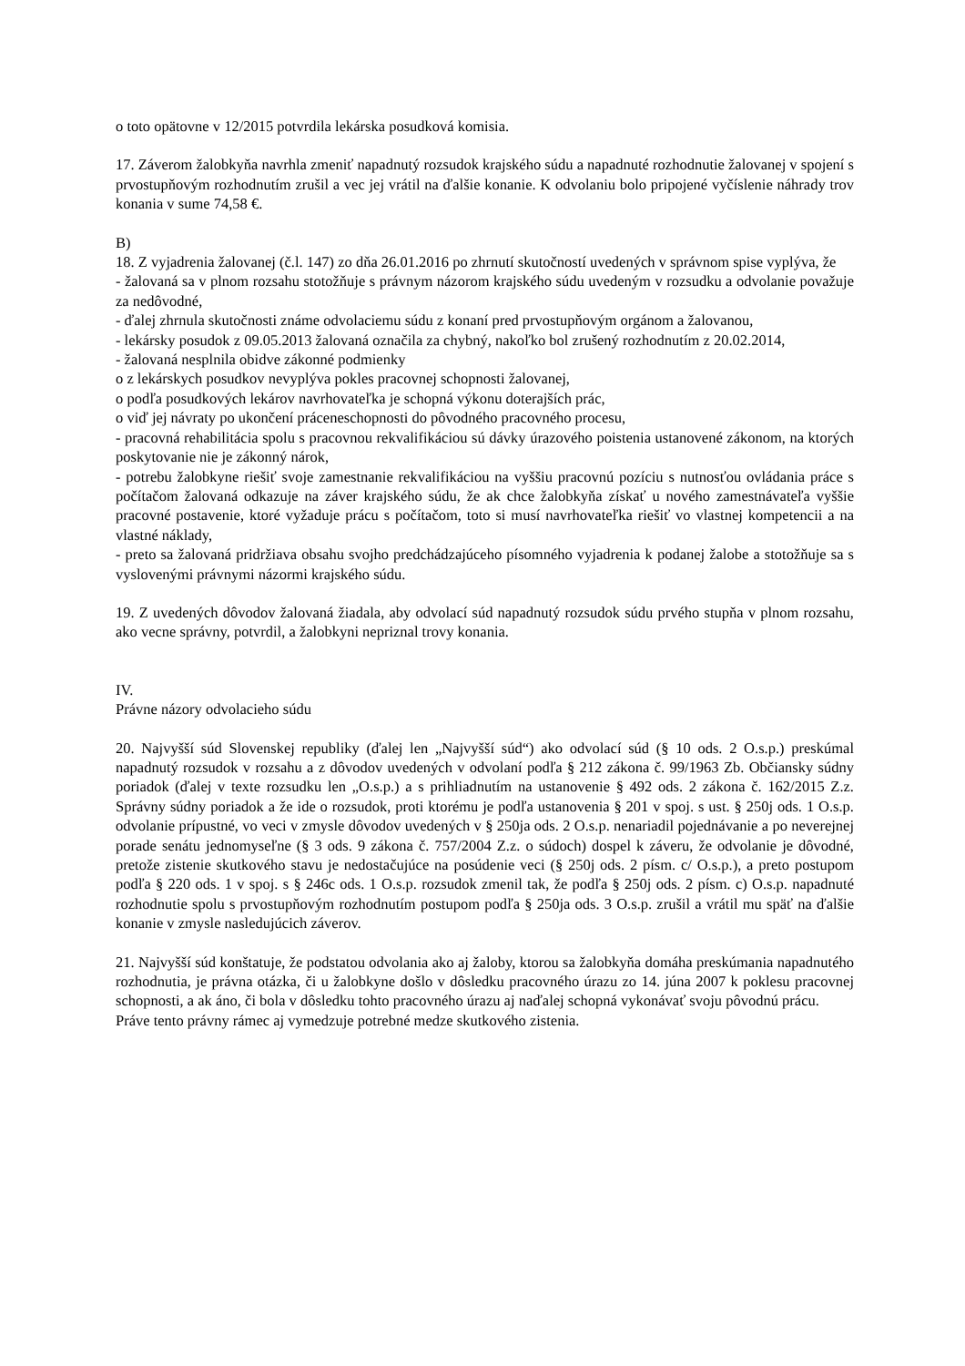o toto opätovne v 12/2015 potvrdila lekárska posudková komisia.
17. Záverom žalobkyňa navrhla zmeniť napadnutý rozsudok krajského súdu a napadnuté rozhodnutie žalovanej v spojení s prvostupňovým rozhodnutím zrušil a vec jej vrátil na ďalšie konanie. K odvolaniu bolo pripojené vyčíslenie náhrady trov konania v sume 74,58 €.
B)
18. Z vyjadrenia žalovanej (č.l. 147) zo dňa 26.01.2016 po zhrnutí skutočností uvedených v správnom spise vyplýva, že
- žalovaná sa v plnom rozsahu stotožňuje s právnym názorom krajského súdu uvedeným v rozsudku a odvolanie považuje za nedôvodné,
- ďalej zhrnula skutočnosti známe odvolaciemu súdu z konaní pred prvostupňovým orgánom a žalovanou,
- lekársky posudok z 09.05.2013 žalovaná označila za chybný, nakoľko bol zrušený rozhodnutím z 20.02.2014,
- žalovaná nesplnila obidve zákonné podmienky
o z lekárskych posudkov nevyplýva pokles pracovnej schopnosti žalovanej,
o podľa posudkových lekárov navrhovateľka je schopná výkonu doterajších prác,
o viď jej návraty po ukončení práceneschopnosti do pôvodného pracovného procesu,
- pracovná rehabilitácia spolu s pracovnou rekvalifikáciou sú dávky úrazového poistenia ustanovené zákonom, na ktorých poskytovanie nie je zákonný nárok,
- potrebu žalobkyne riešiť svoje zamestnanie rekvalifikáciou na vyššiu pracovnú pozíciu s nutnosťou ovládania práce s počítačom žalovaná odkazuje na záver krajského súdu, že ak chce žalobkyňa získať u nového zamestnávateľa vyššie pracovné postavenie, ktoré vyžaduje prácu s počítačom, toto si musí navrhovateľka riešiť vo vlastnej kompetencii a na vlastné náklady,
- preto sa žalovaná pridržiava obsahu svojho predchádzajúceho písomného vyjadrenia k podanej žalobe a stotožňuje sa s vyslovenými právnymi názormi krajského súdu.
19. Z uvedených dôvodov žalovaná žiadala, aby odvolací súd napadnutý rozsudok súdu prvého stupňa v plnom rozsahu, ako vecne správny, potvrdil, a žalobkyni nepriznal trovy konania.
IV.
Právne názory odvolacieho súdu
20. Najvyšší súd Slovenskej republiky (ďalej len „Najvyšší súd“) ako odvolací súd (§ 10 ods. 2 O.s.p.) preskúmal napadnutý rozsudok v rozsahu a z dôvodov uvedených v odvolaní podľa § 212 zákona č. 99/1963 Zb. Občiansky súdny poriadok (ďalej v texte rozsudku len „O.s.p.) a s prihliadnutím na ustanovenie § 492 ods. 2 zákona č. 162/2015 Z.z. Správny súdny poriadok a že ide o rozsudok, proti ktorému je podľa ustanovenia § 201 v spoj. s ust. § 250j ods. 1 O.s.p. odvolanie prípustné, vo veci v zmysle dôvodov uvedených v § 250ja ods. 2 O.s.p. nenariadil pojednávanie a po neverejnej porade senátu jednomyseľne (§ 3 ods. 9 zákona č. 757/2004 Z.z. o súdoch) dospel k záveru, že odvolanie je dôvodné, pretože zistenie skutkového stavu je nedostačujúce na posúdenie veci (§ 250j ods. 2 písm. c/ O.s.p.), a preto postupom podľa § 220 ods. 1 v spoj. s § 246c ods. 1 O.s.p. rozsudok zmenil tak, že podľa § 250j ods. 2 písm. c) O.s.p. napadnuté rozhodnutie spolu s prvostupňovým rozhodnutím postupom podľa § 250ja ods. 3 O.s.p. zrušil a vrátil mu späť na ďalšie konanie v zmysle nasledujúcich záverov.
21. Najvyšší súd konštatuje, že podstatou odvolania ako aj žaloby, ktorou sa žalobkyňa domáha preskúmania napadnutého rozhodnutia, je právna otázka, či u žalobkyne došlo v dôsledku pracovného úrazu zo 14. júna 2007 k poklesu pracovnej schopnosti, a ak áno, či bola v dôsledku tohto pracovného úrazu aj naďalej schopná vykonávať svoju pôvodnú prácu.
Práve tento právny rámec aj vymedzuje potrebné medze skutkového zistenia.